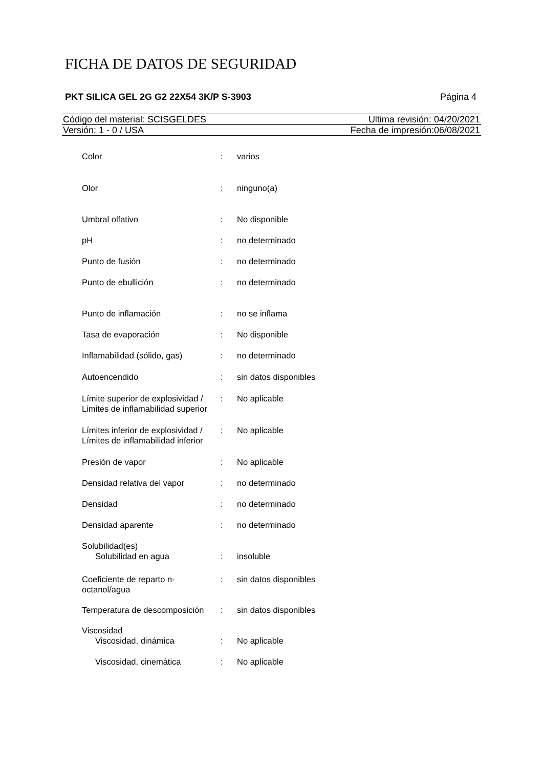FICHA DE DATOS DE SEGURIDAD
PKT SILICA GEL 2G G2 22X54 3K/P S-3903 Página 4
Código del material: SCISGELDES Ultima revisión: 04/20/2021
Versión: 1 - 0 / USA Fecha de impresión:06/08/2021
| Color | : | varios |
| Olor | : | ninguno(a) |
| Umbral olfativo | : | No disponible |
| pH | : | no determinado |
| Punto de fusión | : | no determinado |
| Punto de ebullición | : | no determinado |
| Punto de inflamación | : | no se inflama |
| Tasa de evaporación | : | No disponible |
| Inflamabilidad (sólido, gas) | : | no determinado |
| Autoencendido | : | sin datos disponibles |
| Límite superior de explosividad / Limites de inflamabilidad superior | : | No aplicable |
| Límites inferior de explosividad / Límites de inflamabilidad inferior | : | No aplicable |
| Presión de vapor | : | No aplicable |
| Densidad relativa del vapor | : | no determinado |
| Densidad | : | no determinado |
| Densidad aparente | : | no determinado |
| Solubilidad(es) | | |
| Solubilidad en agua | : | insoluble |
| Coeficiente de reparto n-octanol/agua | : | sin datos disponibles |
| Temperatura de descomposición | : | sin datos disponibles |
| Viscosidad | | |
| Viscosidad, dinámica | : | No aplicable |
| Viscosidad, cinemática | : | No aplicable |